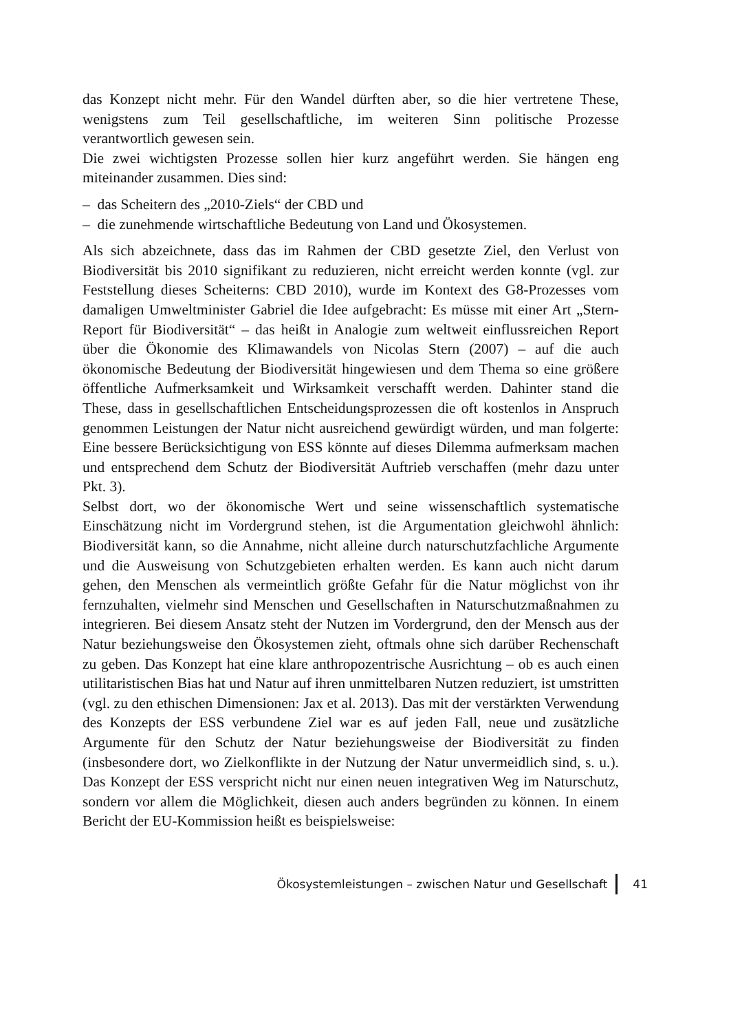das Konzept nicht mehr. Für den Wandel dürften aber, so die hier vertretene These, wenigstens zum Teil gesellschaftliche, im weiteren Sinn politische Prozesse verantwortlich gewesen sein.
Die zwei wichtigsten Prozesse sollen hier kurz angeführt werden. Sie hängen eng miteinander zusammen. Dies sind:
– das Scheitern des „2010-Ziels“ der CBD und
– die zunehmende wirtschaftliche Bedeutung von Land und Ökosystemen.
Als sich abzeichnete, dass das im Rahmen der CBD gesetzte Ziel, den Verlust von Biodiversität bis 2010 signifikant zu reduzieren, nicht erreicht werden konnte (vgl. zur Feststellung dieses Scheiterns: CBD 2010), wurde im Kontext des G8-Prozesses vom damaligen Umweltminister Gabriel die Idee aufgebracht: Es müsse mit einer Art „Stern-Report für Biodiversität“ – das heißt in Analogie zum weltweit einflussreichen Report über die Ökonomie des Klimawandels von Nicolas Stern (2007) – auf die auch ökonomische Bedeutung der Biodiversität hingewiesen und dem Thema so eine größere öffentliche Aufmerksamkeit und Wirksamkeit verschafft werden. Dahinter stand die These, dass in gesellschaftlichen Entscheidungsprozessen die oft kostenlos in Anspruch genommen Leistungen der Natur nicht ausreichend gewürdigt würden, und man folgerte: Eine bessere Berücksichtigung von ESS könnte auf dieses Dilemma aufmerksam machen und entsprechend dem Schutz der Biodiversität Auftrieb verschaffen (mehr dazu unter Pkt. 3).
Selbst dort, wo der ökonomische Wert und seine wissenschaftlich systematische Einschätzung nicht im Vordergrund stehen, ist die Argumentation gleichwohl ähnlich: Biodiversität kann, so die Annahme, nicht alleine durch naturschutzfachliche Argumente und die Ausweisung von Schutzgebieten erhalten werden. Es kann auch nicht darum gehen, den Menschen als vermeintlich größte Gefahr für die Natur möglichst von ihr fernzuhalten, vielmehr sind Menschen und Gesellschaften in Naturschutzmaßnahmen zu integrieren. Bei diesem Ansatz steht der Nutzen im Vordergrund, den der Mensch aus der Natur beziehungsweise den Ökosystemen zieht, oftmals ohne sich darüber Rechenschaft zu geben. Das Konzept hat eine klare anthropozentrische Ausrichtung – ob es auch einen utilitaristischen Bias hat und Natur auf ihren unmittelbaren Nutzen reduziert, ist umstritten (vgl. zu den ethischen Dimensionen: Jax et al. 2013). Das mit der verstärkten Verwendung des Konzepts der ESS verbundene Ziel war es auf jeden Fall, neue und zusätzliche Argumente für den Schutz der Natur beziehungsweise der Biodiversität zu finden (insbesondere dort, wo Zielkonflikte in der Nutzung der Natur unvermeidlich sind, s. u.). Das Konzept der ESS verspricht nicht nur einen neuen integrativen Weg im Naturschutz, sondern vor allem die Möglichkeit, diesen auch anders begründen zu können. In einem Bericht der EU-Kommission heißt es beispielsweise:
Ökosystemleistungen – zwischen Natur und Gesellschaft 41